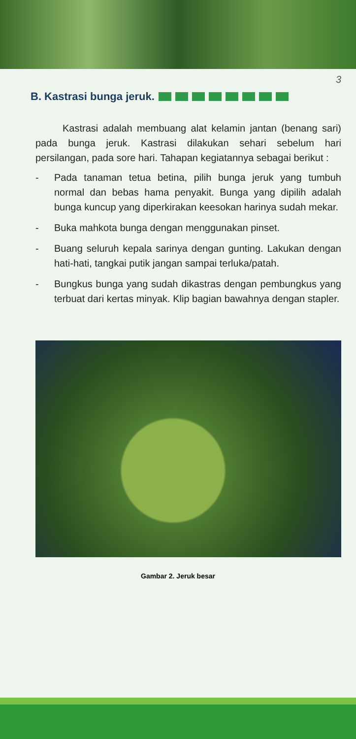3
B. Kastrasi bunga jeruk.
Kastrasi adalah membuang alat kelamin jantan (benang sari) pada bunga jeruk. Kastrasi dilakukan sehari sebelum hari persilangan, pada sore hari. Tahapan kegiatannya sebagai berikut :
- Pada tanaman tetua betina, pilih bunga jeruk yang tumbuh normal dan bebas hama penyakit. Bunga yang dipilih adalah bunga kuncup yang diperkirakan keesokan harinya sudah mekar.
- Buka mahkota bunga dengan menggunakan pinset.
- Buang seluruh kepala sarinya dengan gunting. Lakukan dengan hati-hati, tangkai putik jangan sampai terluka/patah.
- Bungkus bunga yang sudah dikastras dengan pembungkus yang terbuat dari kertas minyak. Klip bagian bawahnya dengan stapler.
Gambar 2. Jeruk besar